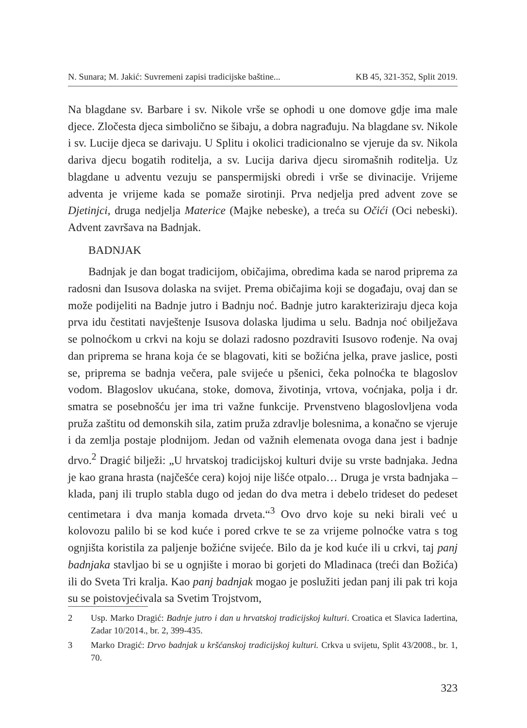N. Sunara; M. Jakić: Suvremeni zapisi tradicijske baštine... KB 45, 321-352, Split 2019.
Na blagdane sv. Barbare i sv. Nikole vrše se ophodi u one domove gdje ima male djece. Zločesta djeca simbolično se šibaju, a dobra nagrađuju. Na blagdane sv. Nikole i sv. Lucije djeca se darivaju. U Splitu i okolici tradicionalno se vjeruje da sv. Nikola dariva djecu bogatih roditelja, a sv. Lucija dariva djecu siromašnih roditelja. Uz blagdane u adventu vezuju se panspermijski obredi i vrše se divinacije. Vrijeme adventa je vrijeme kada se pomaže sirotinji. Prva nedjelja pred advent zove se Djetinjci, druga nedjelja Materice (Majke nebeske), a treća su Očići (Oci nebeski). Advent završava na Badnjak.
BADNJAK
Badnjak je dan bogat tradicijom, običajima, obredima kada se narod priprema za radosni dan Isusova dolaska na svijet. Prema običajima koji se događaju, ovaj dan se može podijeliti na Badnje jutro i Badnju noć. Badnje jutro karakteriziraju djeca koja prva idu čestitati navještenje Isusova dolaska ljudima u selu. Badnja noć obilježava se polnoćkom u crkvi na koju se dolazi radosno pozdraviti Isusovo rođenje. Na ovaj dan priprema se hrana koja će se blagovati, kiti se božićna jelka, prave jaslice, posti se, priprema se badnja večera, pale svijeće u pšenici, čeka polnoćka te blagoslov vodom. Blagoslov ukućana, stoke, domova, životinja, vrtova, voćnjaka, polja i dr. smatra se posebnošću jer ima tri važne funkcije. Prvenstveno blagoslovljena voda pruža zaštitu od demonskih sila, zatim pruža zdravlje bolesnima, a konačno se vjeruje i da zemlja postaje plodnijom. Jedan od važnih elemenata ovoga dana jest i badnje drvo.<sup>2</sup> Dragić bilježi: „U hrvatskoj tradicijskoj kulturi dvije su vrste badnjaka. Jedna je kao grana hrasta (najčešće cera) kojoj nije lišće otpalo… Druga je vrsta badnjaka – klada, panj ili truplo stabla dugo od jedan do dva metra i debelo trideset do pedeset centimetara i dva manja komada drveta.“<sup>3</sup> Ovo drvo koje su neki birali već u kolovozu palilo bi se kod kuće i pored crkve te se za vrijeme polnoćke vatra s tog ognjišta koristila za paljenje božićne svijeće. Bilo da je kod kuće ili u crkvi, taj panj badnjaka stavljao bi se u ognjište i morao bi gorjeti do Mladinaca (treći dan Božića) ili do Sveta Tri kralja. Kao panj badnjak mogao je poslužiti jedan panj ili pak tri koja su se poistovjećivala sa Svetim Trojstvom,
2 Usp. Marko Dragić: Badnje jutro i dan u hrvatskoj tradicijskoj kulturi. Croatica et Slavica Iadertina, Zadar 10/2014., br. 2, 399-435.
3 Marko Dragić: Drvo badnjak u kršćanskoj tradicijskoj kulturi. Crkva u svijetu, Split 43/2008., br. 1, 70.
323